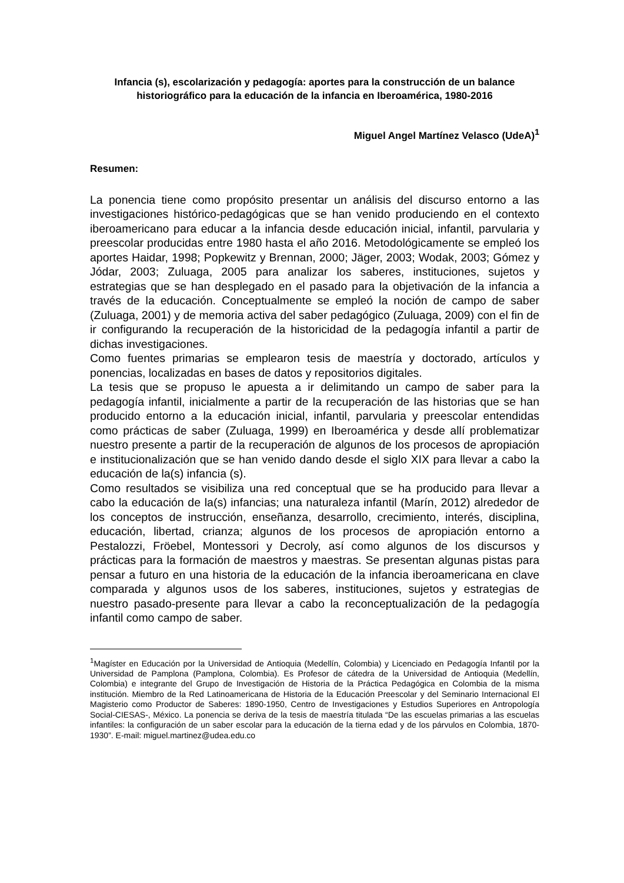Infancia (s), escolarización y pedagogía: aportes para la construcción de un balance historiográfico para la educación de la infancia en Iberoamérica, 1980-2016
Miguel Angel Martínez Velasco (UdeA)<sup>1</sup>
Resumen:
La ponencia tiene como propósito presentar un análisis del discurso entorno a las investigaciones histórico-pedagógicas que se han venido produciendo en el contexto iberoamericano para educar a la infancia desde educación inicial, infantil, parvularia y preescolar producidas entre 1980 hasta el año 2016. Metodológicamente se empleó los aportes Haidar, 1998; Popkewitz y Brennan, 2000; Jäger, 2003; Wodak, 2003; Gómez y Jódar, 2003; Zuluaga, 2005 para analizar los saberes, instituciones, sujetos y estrategias que se han desplegado en el pasado para la objetivación de la infancia a través de la educación. Conceptualmente se empleó la noción de campo de saber (Zuluaga, 2001) y de memoria activa del saber pedagógico (Zuluaga, 2009) con el fin de ir configurando la recuperación de la historicidad de la pedagogía infantil a partir de dichas investigaciones.
Como fuentes primarias se emplearon tesis de maestría y doctorado, artículos y ponencias, localizadas en bases de datos y repositorios digitales.
La tesis que se propuso le apuesta a ir delimitando un campo de saber para la pedagogía infantil, inicialmente a partir de la recuperación de las historias que se han producido entorno a la educación inicial, infantil, parvularia y preescolar entendidas como prácticas de saber (Zuluaga, 1999) en Iberoamérica y desde allí problematizar nuestro presente a partir de la recuperación de algunos de los procesos de apropiación e institucionalización que se han venido dando desde el siglo XIX para llevar a cabo la educación de la(s) infancia (s).
Como resultados se visibiliza una red conceptual que se ha producido para llevar a cabo la educación de la(s) infancias; una naturaleza infantil (Marín, 2012) alrededor de los conceptos de instrucción, enseñanza, desarrollo, crecimiento, interés, disciplina, educación, libertad, crianza; algunos de los procesos de apropiación entorno a Pestalozzi, Fröebel, Montessori y Decroly, así como algunos de los discursos y prácticas para la formación de maestros y maestras. Se presentan algunas pistas para pensar a futuro en una historia de la educación de la infancia iberoamericana en clave comparada y algunos usos de los saberes, instituciones, sujetos y estrategias de nuestro pasado-presente para llevar a cabo la reconceptualización de la pedagogía infantil como campo de saber.
<sup>1</sup> Magíster en Educación por la Universidad de Antioquia (Medellín, Colombia) y Licenciado en Pedagogía Infantil por la Universidad de Pamplona (Pamplona, Colombia). Es Profesor de cátedra de la Universidad de Antioquia (Medellín, Colombia) e integrante del Grupo de Investigación de Historia de la Práctica Pedagógica en Colombia de la misma institución. Miembro de la Red Latinoamericana de Historia de la Educación Preescolar y del Seminario Internacional El Magisterio como Productor de Saberes: 1890-1950, Centro de Investigaciones y Estudios Superiores en Antropología Social-CIESAS-, México. La ponencia se deriva de la tesis de maestría titulada “De las escuelas primarias a las escuelas infantiles: la configuración de un saber escolar para la educación de la tierna edad y de los párvulos en Colombia, 1870-1930”. E-mail: miguel.martinez@udea.edu.co